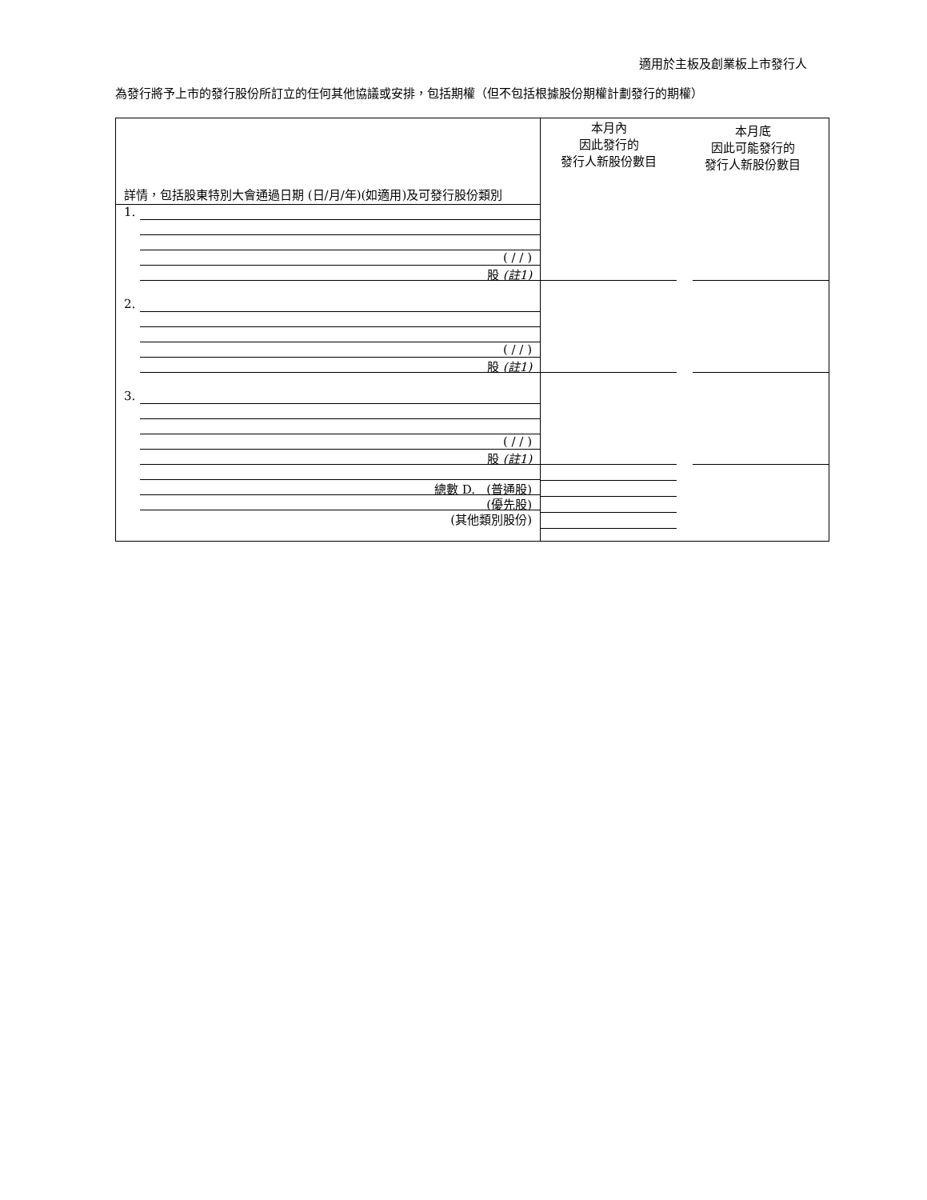適用於主板及創業板上市發行人
為發行將予上市的發行股份所訂立的任何其他協議或安排，包括期權（但不包括根據股份期權計劃發行的期權）
| 詳情，包括股東特別大會通過日期 (日/月/年)(如適用)及可發行股份類別 | 本月內 因此發行的 發行人新股份數目 | 本月底 因此可能發行的 發行人新股份數目 |
| --- | --- | --- |
| 1. ( / / ) 股 (註1) | | |
| 2. ( / / ) 股 (註1) | | |
| 3. ( / / ) 股 (註1) | | |
| 總數 D. (普通股) (優先股) (其他類別股份) | | |